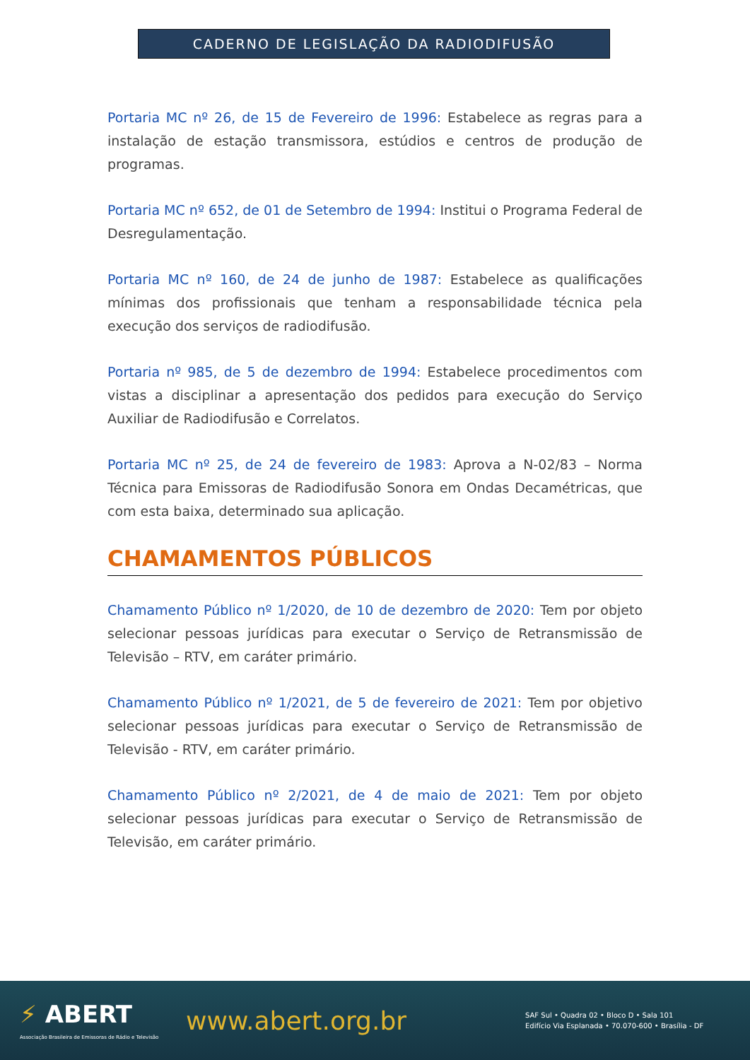CADERNO DE LEGISLAÇÃO DA RADIODIFUSÃO
Portaria MC nº 26, de 15 de Fevereiro de 1996: Estabelece as regras para a instalação de estação transmissora, estúdios e centros de produção de programas.
Portaria MC nº 652, de 01 de Setembro de 1994: Institui o Programa Federal de Desregulamentação.
Portaria MC nº 160, de 24 de junho de 1987: Estabelece as qualificações mínimas dos profissionais que tenham a responsabilidade técnica pela execução dos serviços de radiodifusão.
Portaria nº 985, de 5 de dezembro de 1994: Estabelece procedimentos com vistas a disciplinar a apresentação dos pedidos para execução do Serviço Auxiliar de Radiodifusão e Correlatos.
Portaria MC nº 25, de 24 de fevereiro de 1983: Aprova a N-02/83 – Norma Técnica para Emissoras de Radiodifusão Sonora em Ondas Decamétricas, que com esta baixa, determinado sua aplicação.
CHAMAMENTOS PÚBLICOS
Chamamento Público nº 1/2020, de 10 de dezembro de 2020: Tem por objeto selecionar pessoas jurídicas para executar o Serviço de Retransmissão de Televisão – RTV, em caráter primário.
Chamamento Público nº 1/2021, de 5 de fevereiro de 2021: Tem por objetivo selecionar pessoas jurídicas para executar o Serviço de Retransmissão de Televisão - RTV, em caráter primário.
Chamamento Público nº 2/2021, de 4 de maio de 2021: Tem por objeto selecionar pessoas jurídicas para executar o Serviço de Retransmissão de Televisão, em caráter primário.
⚡ ABERT
Associação Brasileira de Emissoras de Rádio e Televisão
www.abert.org.br
SAF Sul • Quadra 02 • Bloco D • Sala 101
Edifício Via Esplanada • 70.070-600 • Brasília - DF